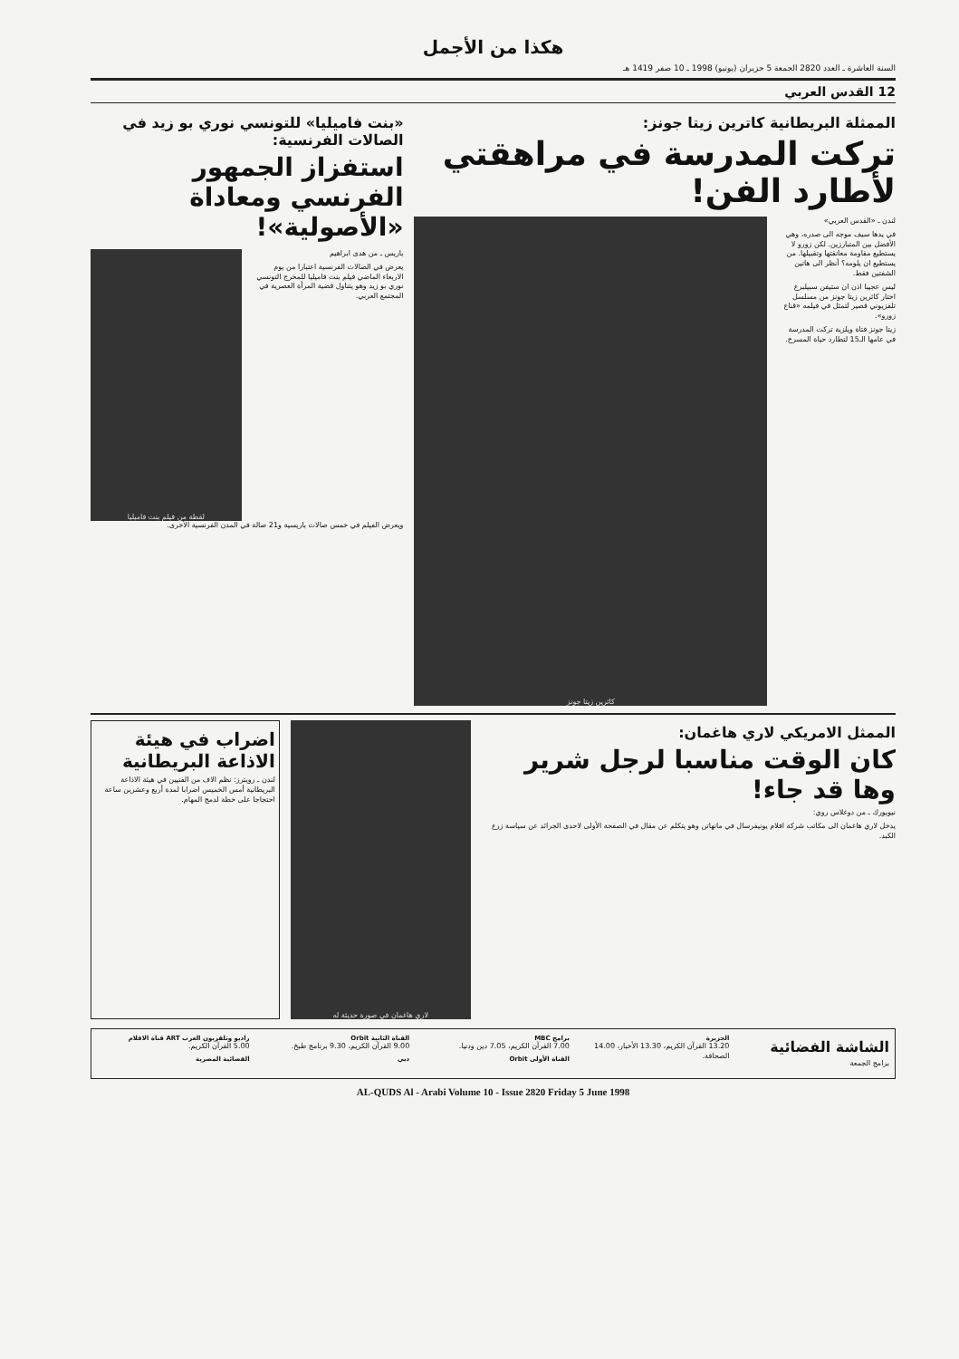هكذا من الأجمل
السنة العاشرة ـ العدد 2820 الجمعة 5 حزيران (يونيو) 1998 ـ 10 صفر 1419 هـ
12 القدس العربي
الممثلة البريطانية كاترين زيتا جونز:
تركت المدرسة في مراهقتي لأطارد الفن!
لندن ـ «القدس العربي»
في يدها سيف موجه الى صدره، وهي الأفضل بين المتبارزين. لكن زورو لا يستطيع مقاومة معانقتها وتقبيلها. من يستطيع ان يلومه؟ أنظر الى هاتين الشفتين فقط.
ليس عجيبا اذن ان ستيفن سبيلبرغ اختار كاثرين زيتا جونز من مسلسل تلفزيوني قصير لتمثل في فيلمه «قناع زورو».
زيتا جونز فتاة ويلزية تركت المدرسة في عامها الـ15 لتطارد حياة المسرح.
كاثرين زيتا جونز
«بنت فاميليا» للتونسي نوري بو زيد في الصالات الفرنسية:
استفزاز الجمهور الفرنسي ومعاداة «الأصولية»!
باريس ـ من هدى ابراهيم
يعرض في الصالات الفرنسية اعتبارا من يوم الاربعاء الماضي فيلم بنت فاميليا للمخرج التونسي نوري بو زيد وهو يتناول قضية المرأة العصرية في المجتمع العربي.
لقطة من فيلم بنت فاميليا
ويعرض الفيلم في خمس صالات باريسية و21 صالة في المدن الفرنسية الأخرى.
الممثل الامريكي لاري هاغمان:
كان الوقت مناسبا لرجل شرير وها قد جاء!
نيويورك ـ من دوغلاس روي:
يدخل لاري هاغمان الى مكاتب شركة افلام يونيفرسال في مانهاتن وهو يتكلم عن مقال في الصفحة الأولى لاحدى الجرائد عن سياسة زرع الكبد.
لاري هاغمان في صورة حديثة له
اضراب في هيئة الاذاعة البريطانية
لندن ـ رويترز: نظم الاف من الفنيين في هيئة الاذاعة البريطانية أمس الخميس اضرابا لمدة أربع وعشرين ساعة احتجاجا على خطة لدمج المهام.
الشاشة الفضائية
برامج الجمعة
الجزيرة
13.20 القرآن الكريم، 13.30 الأخبار، 14.00 الصحافة.
برامج MBC
7.00 القرآن الكريم، 7.05 دين ودنيا.
القناة الأولى Orbit
القناة الثانية Orbit
9.00 القرآن الكريم، 9.30 برنامج طبخ.
دبي
راديو وتلفزيون العرب ART قناة الافلام
5.00 القرآن الكريم.
الفضائية المصرية
AL-QUDS Al - Arabi Volume 10 - Issue 2820 Friday 5 June 1998